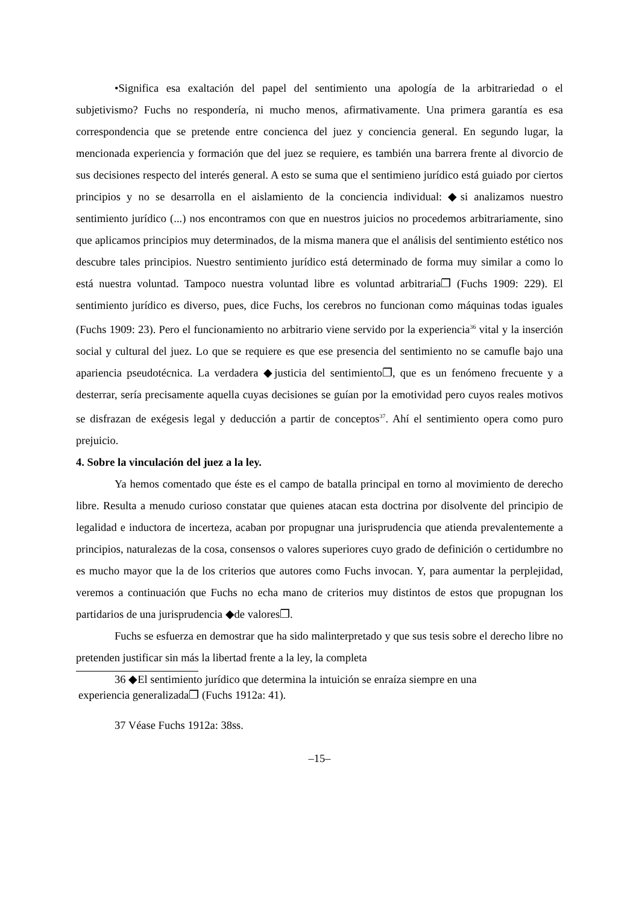•Significa esa exaltación del papel del sentimiento una apología de la arbitrariedad o el subjetivismo? Fuchs no respondería, ni mucho menos, afirmativamente. Una primera garantía es esa correspondencia que se pretende entre concienca del juez y conciencia general. En segundo lugar, la mencionada experiencia y formación que del juez se requiere, es también una barrera frente al divorcio de sus decisiones respecto del interés general. A esto se suma que el sentimieno jurídico está guiado por ciertos principios y no se desarrolla en el aislamiento de la conciencia individual: ◆si analizamos nuestro sentimiento jurídico (...) nos encontramos con que en nuestros juicios no procedemos arbitrariamente, sino que aplicamos principios muy determinados, de la misma manera que el análisis del sentimiento estético nos descubre tales principios. Nuestro sentimiento jurídico está determinado de forma muy similar a como lo está nuestra voluntad. Tampoco nuestra voluntad libre es voluntad arbitraria❐ (Fuchs 1909: 229). El sentimiento jurídico es diverso, pues, dice Fuchs, los cerebros no funcionan como máquinas todas iguales (Fuchs 1909: 23). Pero el funcionamiento no arbitrario viene servido por la experiencia<sup>36</sup> vital y la inserción social y cultural del juez. Lo que se requiere es que ese presencia del sentimiento no se camufle bajo una apariencia pseudotécnica. La verdadera ◆justicia del sentimiento❐, que es un fenómeno frecuente y a desterrar, sería precisamente aquella cuyas decisiones se guían por la emotividad pero cuyos reales motivos se disfrazan de exégesis legal y deducción a partir de conceptos<sup>37</sup>. Ahí el sentimiento opera como puro prejuicio.
4. Sobre la vinculación del juez a la ley.
Ya hemos comentado que éste es el campo de batalla principal en torno al movimiento de derecho libre. Resulta a menudo curioso constatar que quienes atacan esta doctrina por disolvente del principio de legalidad e inductora de incerteza, acaban por propugnar una jurisprudencia que atienda prevalentemente a principios, naturalezas de la cosa, consensos o valores superiores cuyo grado de definición o certidumbre no es mucho mayor que la de los criterios que autores como Fuchs invocan. Y, para aumentar la perplejidad, veremos a continuación que Fuchs no echa mano de criterios muy distintos de estos que propugnan los partidarios de una jurisprudencia ◆de valores❐.
Fuchs se esfuerza en demostrar que ha sido malinterpretado y que sus tesis sobre el derecho libre no pretenden justificar sin más la libertad frente a la ley, la completa
36 ◆El sentimiento jurídico que determina la intuición se enraíza siempre en una
experiencia generalizada❐ (Fuchs 1912a: 41).
37 Véase Fuchs 1912a: 38ss.
–15–